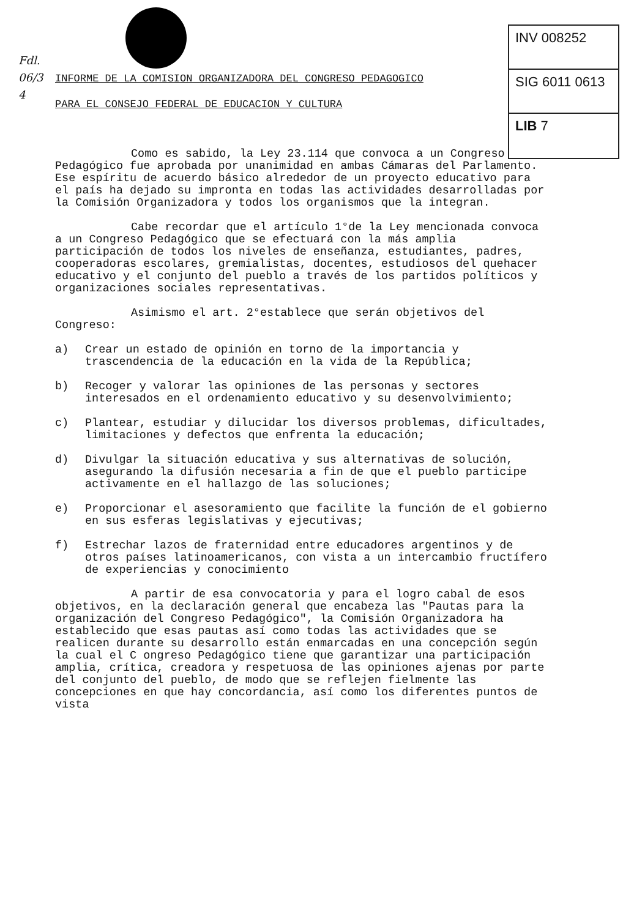Fdl.
06/3
4
INV 008252
SIG 6011 0613
LIB 7
INFORME DE LA COMISION ORGANIZADORA DEL CONGRESO PEDAGOGICO
PARA EL CONSEJO FEDERAL DE EDUCACION Y CULTURA
Como es sabido, la Ley 23.114 que convoca a un Congreso Pedagógico fue aprobada por unanimidad en ambas Cámaras del Parlamento. Ese espíritu de acuerdo básico alrededor de un proyecto educativo para el país ha dejado su impronta en todas las actividades desarrolladas por la Comisión Organizadora y todos los organismos que la integran.
Cabe recordar que el artículo 1°de la Ley mencionada convoca a un Congreso Pedagógico que se efectuará con la más amplia participación de todos los niveles de enseñanza, estudiantes, padres, cooperadoras escolares, gremialistas, docentes, estudiosos del quehacer educativo y el conjunto del pueblo a través de los partidos políticos y organizaciones sociales representativas.
Asimismo el art. 2°establece que serán objetivos del Congreso:
a) Crear un estado de opinión en torno de la importancia y trascendencia de la educación en la vida de la República;
b) Recoger y valorar las opiniones de las personas y sectores interesados en el ordenamiento educativo y su desenvolvimiento;
c) Plantear, estudiar y dilucidar los diversos problemas, dificultades, limitaciones y defectos que enfrenta la educación;
d) Divulgar la situación educativa y sus alternativas de solución, asegurando la difusión necesaria a fin de que el pueblo participe activamente en el hallazgo de las soluciones;
e) Proporcionar el asesoramiento que facilite la función de el gobierno en sus esferas legislativas y ejecutivas;
f) Estrechar lazos de fraternidad entre educadores argentinos y de otros países latinoamericanos, con vista a un intercambio fructífero de experiencias y conocimiento
A partir de esa convocatoria y para el logro cabal de esos objetivos, en la declaración general que encabeza las "Pautas para la organización del Congreso Pedagógico", la Comisión Organizadora ha establecido que esas pautas así como todas las actividades que se realicen durante su desarrollo están enmarcadas en una concepción según la cual el C ongreso Pedagógico tiene que garantizar una participación amplia, crítica, creadora y respetuosa de las opiniones ajenas por parte del conjunto del pueblo, de modo que se reflejen fielmente las concepciones en que hay concordancia, así como los diferentes puntos de vista